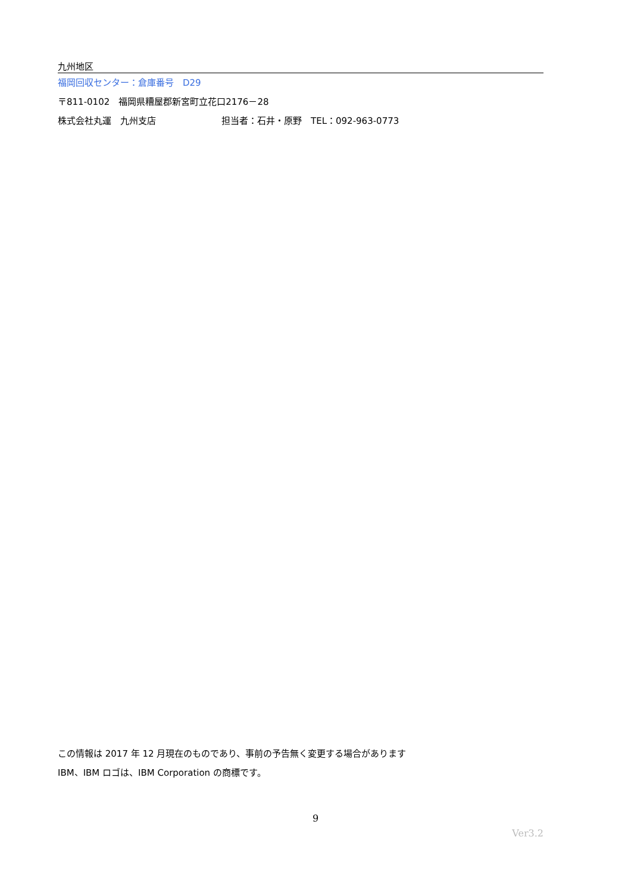九州地区
福岡回収センター：倉庫番号　D29
〒811-0102　福岡県糟屋郡新宮町立花口2176－28
株式会社丸運　九州支店 担当者：石井・原野　TEL：092-963-0773
この情報は 2017 年 12 月現在のものであり、事前の予告無く変更する場合があります
IBM、IBM ロゴは、IBM Corporation の商標です。
9
Ver3.2